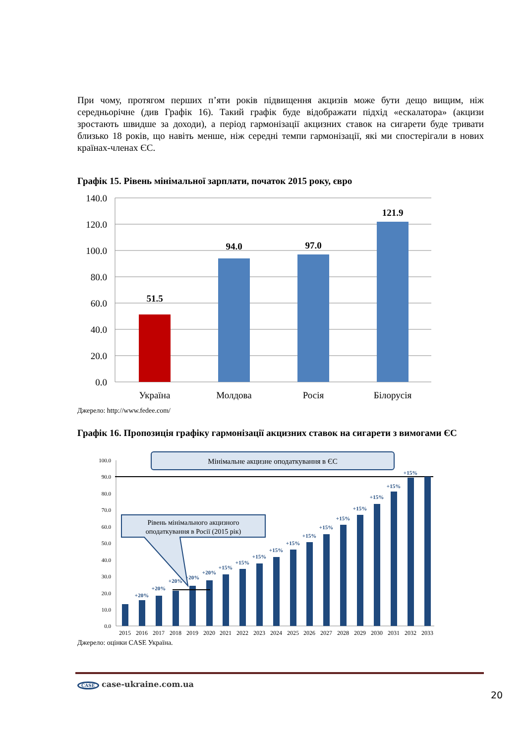При чому, протягом перших п’яти років підвищення акцизів може бути дещо вищим, ніж середньорічне (див Графік 16). Такий графік буде відображати підхід «ескалатора» (акцизи зростають швидше за доходи), а період гармонізації акцизних ставок на сигарети буде тривати близько 18 років, що навіть менше, ніж середні темпи гармонізації, які ми спостерігали в нових країнах-членах ЄС.
Графік 15. Рівень мінімальної зарплати, початок 2015 року, євро
140.0
120.0
100.0
80.0
60.0
40.0
20.0
0.0
51.5
94.0
97.0
121.9
Україна
Молдова
Росія
Білорусія
Джерело: http://www.fedee.com/
Графік 16. Пропозиція графіку гармонізації акцизних ставок на сигарети з вимогами ЄС
100.0
90.0
80.0
70.0
60.0
50.0
40.0
30.0
20.0
10.0
0.0
+20%
+20%
+20%
+20%
+20%
+15%
+15%
+15%
+15%
+15%
+15%
+15%
+15%
+15%
+15%
+15%
+15%
2015
2016
2017
2018
2019
2020
2021
2022
2023
2024
2025
2026
2027
2028
2029
2030
2031
2032
2033
Мінімальне акцизне оподаткування в ЄС
Рівень мінімального акцизного
оподаткування в Росії (2015 рік)
Джерело: оцінки CASE Україна.
CASE case-ukraine.com.ua
20